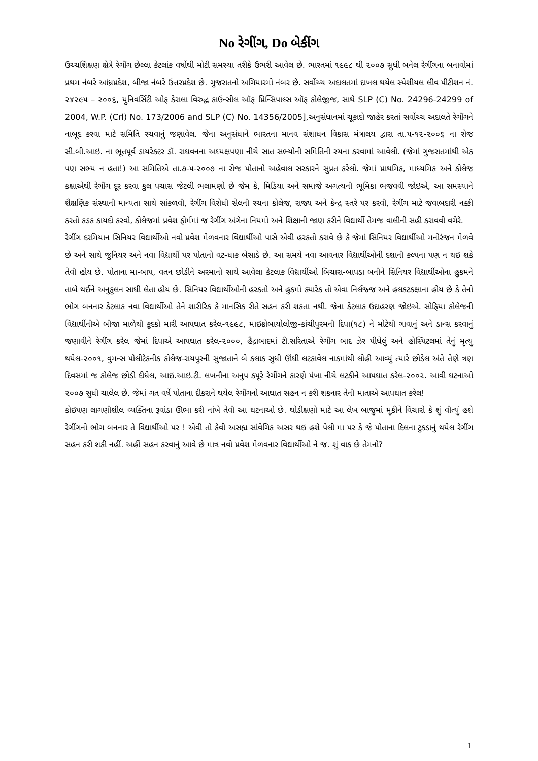No રેગીંગ, Do બેકીંગ
ઉચ્ચશિક્ષણ ક્ષેત્રે રેગીંગ છેલ્લા કેટલાંક વર્ષોથી મોટી સમસ્યા તરીકે ઉભરી આવેલ છે. ભારતમાં ૧૯૯૮ થી ૨૦૦૭ સુધી બનેલ રેગીંગના બનાવોમાં પ્રથમ નંબરે આંધ્રપ્રદેશ, બીજા નંબરે ઉત્તરપ્રદેશ છે. ગુજરાતનો અગિયારમો નંબર છે. સર્વોચ્ચ અદાલતમાં દાખલ થયેલ સ્પેશીયલ લીવ પીટીશન નં. ૨૪૨૯૫ – ૨૦૦૬, યુનિવર્સિટી ઓફ કેરાલા વિરુદ્ધ કાઉન્સીલ ઑફ પ્રિન્સિપાલ્સ ઑફ કોલેજીજ, સાથે SLP (C) No. 24296-24299 of 2004, W.P. (Crl) No. 173/2006 and SLP (C) No. 14356/2005],અનુસંધાનમાં ચૂકાદો જાહેર કરતાં સર્વોચ્ચ અદાલતે રેગીંગને નાબૂદ કરવા માટે સમિતિ રચવાનું જણાવેલ. જેના અનુસંધાને ભારતના માનવ સંશાધન વિકાસ મંત્રાલય દ્વારા તા.૫-૧૨-૨૦૦૬ ના રોજ સી.બી.આઇ. ના ભૂતપૂર્વ ડાયરેક્ટર ડૉ. રાઘવનના અધ્યક્ષપણા નીચે સાત સભ્યોની સમિતિની રચના કરવામાં આવેલી. (જેમાં ગુજરાતમાંથી એક પણ સભ્ય ન હતા!) આ સમિતિએ તા.૭-૫-૨૦૦૭ ના રોજ પોતાનો અહેવાલ સરકારને સુપ્રત કરેલો. જેમાં પ્રાથમિક, માધ્યમિક અને કોલેજ કક્ષાએથી રેગીંગ દૂર કરવા કુલ પચાસ જેટલી ભલામણો છે જેમ કે, મિડિયા અને સમાજે અગત્યની ભૂમિકા ભજવવી જોઇએ, આ સમસ્યાને શૈક્ષણિક સંસ્થાની માન્યતા સાથે સાંકળવી, રેગીંગ વિરોધી સેલની રચના કોલેજ, રાજ્ય અને કેન્દ્ર સ્તરે પર કરવી, રેગીંગ માટે જવાબદારી નક્કી કરતો કડક કાયદો કરવો, કોલેજમાં પ્રવેશ ફોર્મમાં જ રેગીંગ અંગેના નિયમો અને શિક્ષાની જાણ કરીને વિદ્યાર્થી તેમજ વાલીની સહી કરાવવી વગેરે.
રેગીંગ દરમિયાન સિનિયર વિદ્યાર્થીઓ નવો પ્રવેશ મેળવનાર વિદ્યાર્થીઓ પાસે એવી હરકતો કરાવે છે કે જેમાં સિનિયર વિદ્યાર્થીઓ મનોરંજન મેળવે છે અને સાથે જુનિયર અને નવા વિદ્યાર્થી પર પોતાનો વટ-ધાક બેસાડે છે. આ સમયે નવા આવનાર વિદ્યાર્થીઓની દશાની કલ્પના પણ ન થઇ શકે તેવી હોય છે. પોતાના મા-બાપ, વતન છોડીને અરમાનો સાથે આવેલા કેટલાક વિદ્યાર્થીઓ બિચારા-બાપડા બનીને સિનિયર વિદ્યાર્થીઓના હુકમને તાબે થઈને અનુકૂલન સાધી લેતા હોય છે. સિનિયર વિદ્યાર્થીઓની હરકતો અને હુકમો ક્યારેક તો એવા નિર્લજ્જ અને હલકટકક્ષાના હોય છે કે તેનો ભોગ બનનાર કેટલાક નવા વિદ્યાર્થીઓ તેને શારીરિક કે માનસિક રીતે સહન કરી શકતા નથી. જેના કેટલાક ઉદાહરણ જોઇએ. સોફિયા કોલેજની વિદ્યાર્થીનીએ બીજા માળેથી કૂદકો મારી આપઘાત કરેલ-૧૯૯૮, માઇક્રોબાયોલોજી-કાંચીપુરમની દિપા(૧૮) ને મોટેથી ગાવાનું અને ડાન્સ કરવાનું જણાવીને રેગીંગ કરેલ જેમાં દિપાએ આપઘાત કરેલ-૨૦૦૦, હૈદ્રાબાદમાં ટી.સરિતાએ રેગીંગ બાદ ઝેર પીધેલું અને હોસ્પિટલમાં તેનું મૃત્યુ થયેલ-૨૦૦૧, વુમન્સ પોલીટેકનીક કોલેજ-રાયપુરની સુજાતાને બે કલાક સુધી ઊંધી લટકાવેલ નાકમાંથી લોહી આવ્યું ત્યારે છોડેલ અંતે તેણે ત્રણ દિવસમાં જ કોલેજ છોડી દીધેલ, આઇ.આઇ.ટી. લખનૌના અનુપ કપૂરે રેગીંગને કારણે પંખા નીચે લટકીને આપઘાત કરેલ-૨૦૦૨. આવી ઘટનાઓ ૨૦૦૭ સુધી ચાલેલ છે. જેમાં ગત વર્ષે પોતાના દીકરાને થયેલ રેગીંગનો આઘાત સહન ન કરી શકનાર તેની માતાએ આપઘાત કરેલ!
કોઇપણ લાગણીશીલ વ્યક્તિના રૂવાંડા ઊભા કરી નાંખે તેવી આ ઘટનાઓ છે. થોડીક્ષણો માટે આ લેખ બાજુમાં મૂકીને વિચારો કે શું વીત્યું હશે રેગીંગનો ભોગ બનનાર તે વિદ્યાર્થીઓ પર ! એવી તો કેવી અસહ્ય સાંવેગિક અસર થઇ હશે પેલી મા પર કે જે પોતાના દિલના ટુકડાનું થયેલ રેગીંગ સહન કરી શકી નહીં. અહીં સહન કરવાનું આવે છે માત્ર નવો પ્રવેશ મેળવનાર વિદ્યાર્થીઓ ને જ. શું વાક છે તેમનો?
1